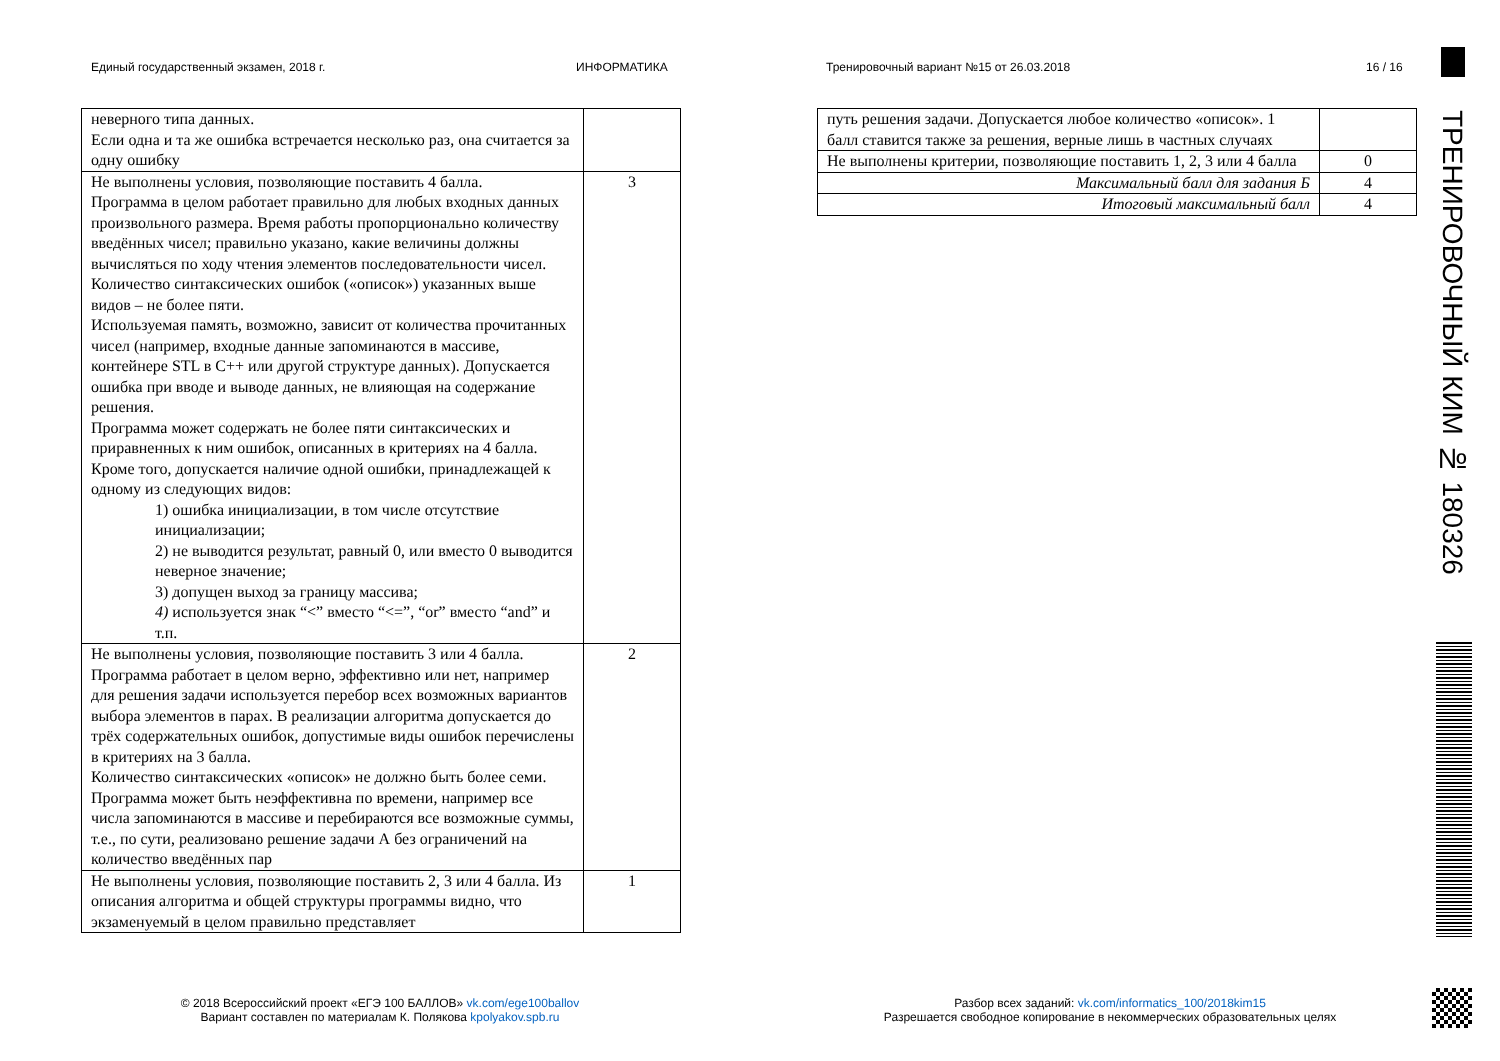Единый государственный экзамен, 2018 г.
ИНФОРМАТИКА
Тренировочный вариант №15 от 26.03.2018
16 / 16
| неверного типа данных. Если одна и та же ошибка встречается несколько раз, она считается за одну ошибку | |
| Не выполнены условия, позволяющие поставить 4 балла. Программа в целом работает правильно для любых входных данных произвольного размера. Время работы пропорционально количеству введённых чисел; правильно указано, какие величины должны вычисляться по ходу чтения элементов последовательности чисел. Количество синтаксических ошибок («описок») указанных выше видов – не более пяти. Используемая память, возможно, зависит от количества прочитанных чисел (например, входные данные запоминаются в массиве, контейнере STL в C++ или другой структуре данных). Допускается ошибка при вводе и выводе данных, не влияющая на содержание решения. Программа может содержать не более пяти синтаксических и приравненных к ним ошибок, описанных в критериях на 4 балла. Кроме того, допускается наличие одной ошибки, принадлежащей к одному из следующих видов: 1) ошибка инициализации, в том числе отсутствие инициализации; 2) не выводится результат, равный 0, или вместо 0 выводится неверное значение; 3) допущен выход за границу массива; 4) используется знак “<” вместо “<=”, “or” вместо “and” и т.п. | 3 |
| Не выполнены условия, позволяющие поставить 3 или 4 балла. Программа работает в целом верно, эффективно или нет, например для решения задачи используется перебор всех возможных вариантов выбора элементов в парах. В реализации алгоритма допускается до трёх содержательных ошибок, допустимые виды ошибок перечислены в критериях на 3 балла. Количество синтаксических «описок» не должно быть более семи. Программа может быть неэффективна по времени, например все числа запоминаются в массиве и перебираются все возможные суммы, т.е., по сути, реализовано решение задачи А без ограничений на количество введённых пар | 2 |
| Не выполнены условия, позволяющие поставить 2, 3 или 4 балла. Из описания алгоритма и общей структуры программы видно, что экзаменуемый в целом правильно представляет | 1 |
| путь решения задачи. Допускается любое количество «описок». 1 балл ставится также за решения, верные лишь в частных случаях | |
| Не выполнены критерии, позволяющие поставить 1, 2, 3 или 4 балла | 0 |
| Максимальный балл для задания Б | 4 |
| Итоговый максимальный балл | 4 |
ТРЕНИРОВОЧНЫЙ КИМ № 180326
© 2018 Всероссийский проект «ЕГЭ 100 БАЛЛОВ» vk.com/ege100ballov
Вариант составлен по материалам К. Полякова kpolyakov.spb.ru
Разбор всех заданий: vk.com/informatics_100/2018kim15
Разрешается свободное копирование в некоммерческих образовательных целях